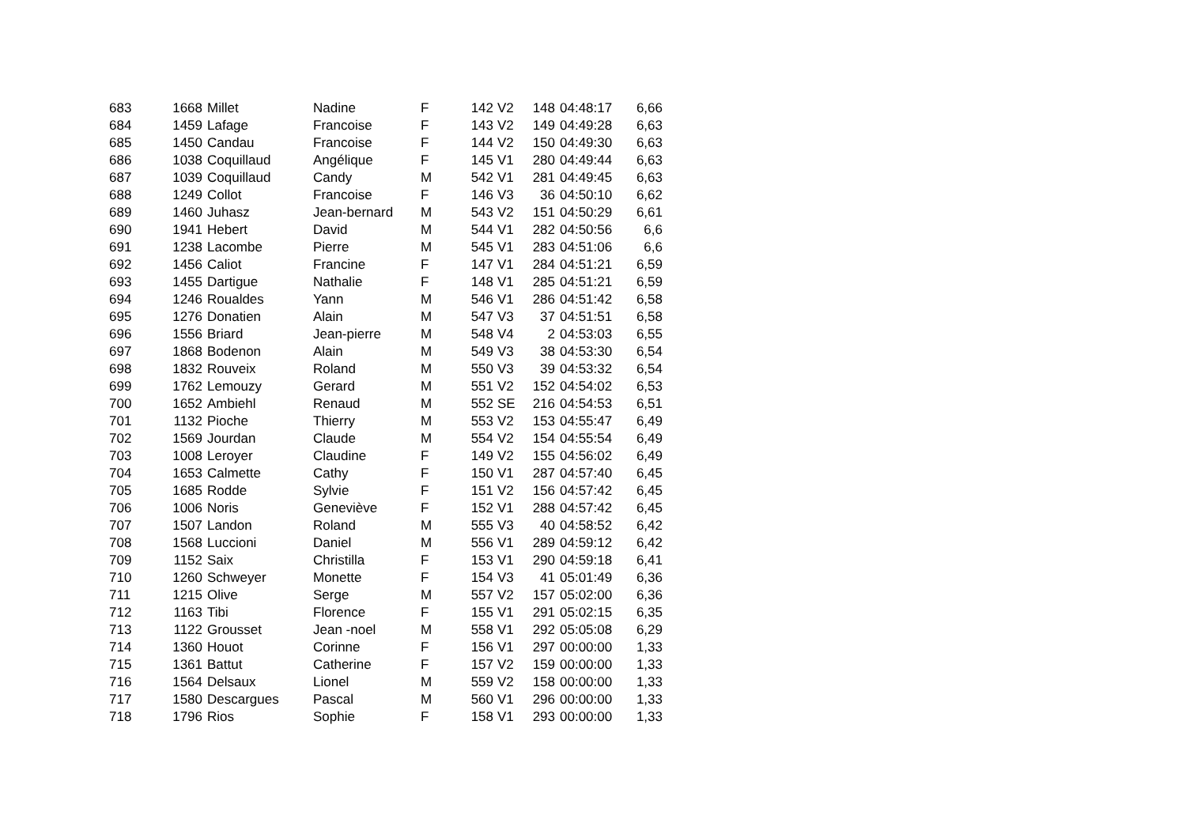| 683 | 1668 | Millet | Nadine | F | 142 | V2 | 148 | 04:48:17 | 6,66 |
| 684 | 1459 | Lafage | Francoise | F | 143 | V2 | 149 | 04:49:28 | 6,63 |
| 685 | 1450 | Candau | Francoise | F | 144 | V2 | 150 | 04:49:30 | 6,63 |
| 686 | 1038 | Coquillaud | Angélique | F | 145 | V1 | 280 | 04:49:44 | 6,63 |
| 687 | 1039 | Coquillaud | Candy | M | 542 | V1 | 281 | 04:49:45 | 6,63 |
| 688 | 1249 | Collot | Francoise | F | 146 | V3 | 36 | 04:50:10 | 6,62 |
| 689 | 1460 | Juhasz | Jean-bernard | M | 543 | V2 | 151 | 04:50:29 | 6,61 |
| 690 | 1941 | Hebert | David | M | 544 | V1 | 282 | 04:50:56 | 6,6 |
| 691 | 1238 | Lacombe | Pierre | M | 545 | V1 | 283 | 04:51:06 | 6,6 |
| 692 | 1456 | Caliot | Francine | F | 147 | V1 | 284 | 04:51:21 | 6,59 |
| 693 | 1455 | Dartigue | Nathalie | F | 148 | V1 | 285 | 04:51:21 | 6,59 |
| 694 | 1246 | Roualdes | Yann | M | 546 | V1 | 286 | 04:51:42 | 6,58 |
| 695 | 1276 | Donatien | Alain | M | 547 | V3 | 37 | 04:51:51 | 6,58 |
| 696 | 1556 | Briard | Jean-pierre | M | 548 | V4 | 2 | 04:53:03 | 6,55 |
| 697 | 1868 | Bodenon | Alain | M | 549 | V3 | 38 | 04:53:30 | 6,54 |
| 698 | 1832 | Rouveix | Roland | M | 550 | V3 | 39 | 04:53:32 | 6,54 |
| 699 | 1762 | Lemouzy | Gerard | M | 551 | V2 | 152 | 04:54:02 | 6,53 |
| 700 | 1652 | Ambiehl | Renaud | M | 552 | SE | 216 | 04:54:53 | 6,51 |
| 701 | 1132 | Pioche | Thierry | M | 553 | V2 | 153 | 04:55:47 | 6,49 |
| 702 | 1569 | Jourdan | Claude | M | 554 | V2 | 154 | 04:55:54 | 6,49 |
| 703 | 1008 | Leroyer | Claudine | F | 149 | V2 | 155 | 04:56:02 | 6,49 |
| 704 | 1653 | Calmette | Cathy | F | 150 | V1 | 287 | 04:57:40 | 6,45 |
| 705 | 1685 | Rodde | Sylvie | F | 151 | V2 | 156 | 04:57:42 | 6,45 |
| 706 | 1006 | Noris | Geneviève | F | 152 | V1 | 288 | 04:57:42 | 6,45 |
| 707 | 1507 | Landon | Roland | M | 555 | V3 | 40 | 04:58:52 | 6,42 |
| 708 | 1568 | Luccioni | Daniel | M | 556 | V1 | 289 | 04:59:12 | 6,42 |
| 709 | 1152 | Saix | Christilla | F | 153 | V1 | 290 | 04:59:18 | 6,41 |
| 710 | 1260 | Schweyer | Monette | F | 154 | V3 | 41 | 05:01:49 | 6,36 |
| 711 | 1215 | Olive | Serge | M | 557 | V2 | 157 | 05:02:00 | 6,36 |
| 712 | 1163 | Tibi | Florence | F | 155 | V1 | 291 | 05:02:15 | 6,35 |
| 713 | 1122 | Grousset | Jean -noel | M | 558 | V1 | 292 | 05:05:08 | 6,29 |
| 714 | 1360 | Houot | Corinne | F | 156 | V1 | 297 | 00:00:00 | 1,33 |
| 715 | 1361 | Battut | Catherine | F | 157 | V2 | 159 | 00:00:00 | 1,33 |
| 716 | 1564 | Delsaux | Lionel | M | 559 | V2 | 158 | 00:00:00 | 1,33 |
| 717 | 1580 | Descargues | Pascal | M | 560 | V1 | 296 | 00:00:00 | 1,33 |
| 718 | 1796 | Rios | Sophie | F | 158 | V1 | 293 | 00:00:00 | 1,33 |